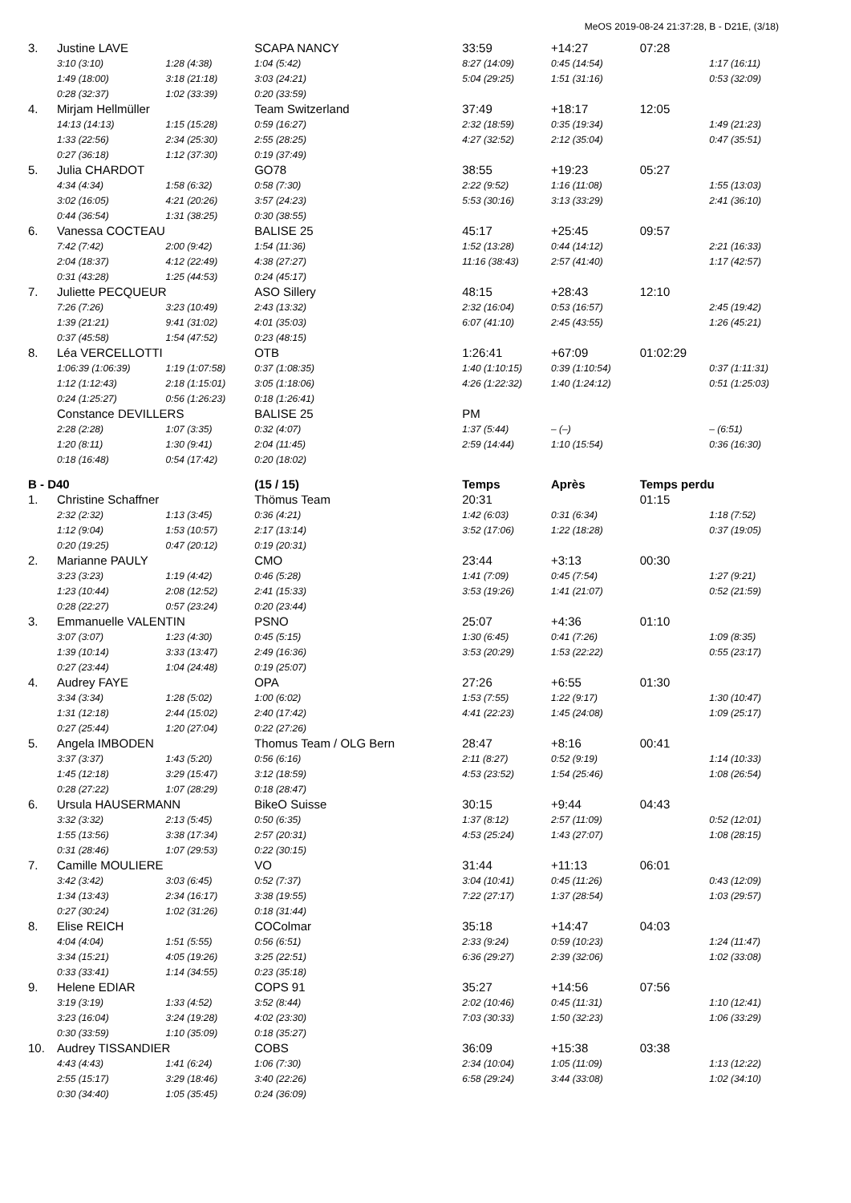MeOS 2019-08-24 21:37:28, B - D21E, (3/18)
| 3. | Justine LAVE | | SCAPA NANCY | 33:59 | +14:27 | 07:28 | |
| | 3:10 (3:10) | 1:28 (4:38) | 1:04 (5:42) | 8:27 (14:09) | 0:45 (14:54) | | 1:17 (16:11) |
| | 1:49 (18:00) | 3:18 (21:18) | 3:03 (24:21) | 5:04 (29:25) | 1:51 (31:16) | | 0:53 (32:09) |
| | 0:28 (32:37) | 1:02 (33:39) | 0:20 (33:59) | | | | |
| 4. | Mirjam Hellmüller | | Team Switzerland | 37:49 | +18:17 | 12:05 | |
| | 14:13 (14:13) | 1:15 (15:28) | 0:59 (16:27) | 2:32 (18:59) | 0:35 (19:34) | | 1:49 (21:23) |
| | 1:33 (22:56) | 2:34 (25:30) | 2:55 (28:25) | 4:27 (32:52) | 2:12 (35:04) | | 0:47 (35:51) |
| | 0:27 (36:18) | 1:12 (37:30) | 0:19 (37:49) | | | | |
| 5. | Julia CHARDOT | | GO78 | 38:55 | +19:23 | 05:27 | |
| | 4:34 (4:34) | 1:58 (6:32) | 0:58 (7:30) | 2:22 (9:52) | 1:16 (11:08) | | 1:55 (13:03) |
| | 3:02 (16:05) | 4:21 (20:26) | 3:57 (24:23) | 5:53 (30:16) | 3:13 (33:29) | | 2:41 (36:10) |
| | 0:44 (36:54) | 1:31 (38:25) | 0:30 (38:55) | | | | |
| 6. | Vanessa COCTEAU | | BALISE 25 | 45:17 | +25:45 | 09:57 | |
| | 7:42 (7:42) | 2:00 (9:42) | 1:54 (11:36) | 1:52 (13:28) | 0:44 (14:12) | | 2:21 (16:33) |
| | 2:04 (18:37) | 4:12 (22:49) | 4:38 (27:27) | 11:16 (38:43) | 2:57 (41:40) | | 1:17 (42:57) |
| | 0:31 (43:28) | 1:25 (44:53) | 0:24 (45:17) | | | | |
| 7. | Juliette PECQUEUR | | ASO Sillery | 48:15 | +28:43 | 12:10 | |
| | 7:26 (7:26) | 3:23 (10:49) | 2:43 (13:32) | 2:32 (16:04) | 0:53 (16:57) | | 2:45 (19:42) |
| | 1:39 (21:21) | 9:41 (31:02) | 4:01 (35:03) | 6:07 (41:10) | 2:45 (43:55) | | 1:26 (45:21) |
| | 0:37 (45:58) | 1:54 (47:52) | 0:23 (48:15) | | | | |
| 8. | Léa VERCELLOTTI | | OTB | 1:26:41 | +67:09 | 01:02:29 | |
| | 1:06:39 (1:06:39) | 1:19 (1:07:58) | 0:37 (1:08:35) | 1:40 (1:10:15) | 0:39 (1:10:54) | | 0:37 (1:11:31) |
| | 1:12 (1:12:43) | 2:18 (1:15:01) | 3:05 (1:18:06) | 4:26 (1:22:32) | 1:40 (1:24:12) | | 0:51 (1:25:03) |
| | 0:24 (1:25:27) | 0:56 (1:26:23) | 0:18 (1:26:41) | | | | |
| | Constance DEVILLERS | | BALISE 25 | PM | | | |
| | 2:28 (2:28) | 1:07 (3:35) | 0:32 (4:07) | 1:37 (5:44) | – (–) | | – (6:51) |
| | 1:20 (8:11) | 1:30 (9:41) | 2:04 (11:45) | 2:59 (14:44) | 1:10 (15:54) | | 0:36 (16:30) |
| | 0:18 (16:48) | 0:54 (17:42) | 0:20 (18:02) | | | | |
| B - D40 | | | (15 / 15) | Temps | Après | Temps perdu | |
| 1. | Christine Schaffner | | Thömus Team | 20:31 | | 01:15 | |
| | 2:32 (2:32) | 1:13 (3:45) | 0:36 (4:21) | 1:42 (6:03) | 0:31 (6:34) | | 1:18 (7:52) |
| | 1:12 (9:04) | 1:53 (10:57) | 2:17 (13:14) | 3:52 (17:06) | 1:22 (18:28) | | 0:37 (19:05) |
| | 0:20 (19:25) | 0:47 (20:12) | 0:19 (20:31) | | | | |
| 2. | Marianne PAULY | | CMO | 23:44 | +3:13 | 00:30 | |
| | 3:23 (3:23) | 1:19 (4:42) | 0:46 (5:28) | 1:41 (7:09) | 0:45 (7:54) | | 1:27 (9:21) |
| | 1:23 (10:44) | 2:08 (12:52) | 2:41 (15:33) | 3:53 (19:26) | 1:41 (21:07) | | 0:52 (21:59) |
| | 0:28 (22:27) | 0:57 (23:24) | 0:20 (23:44) | | | | |
| 3. | Emmanuelle VALENTIN | | PSNO | 25:07 | +4:36 | 01:10 | |
| | 3:07 (3:07) | 1:23 (4:30) | 0:45 (5:15) | 1:30 (6:45) | 0:41 (7:26) | | 1:09 (8:35) |
| | 1:39 (10:14) | 3:33 (13:47) | 2:49 (16:36) | 3:53 (20:29) | 1:53 (22:22) | | 0:55 (23:17) |
| | 0:27 (23:44) | 1:04 (24:48) | 0:19 (25:07) | | | | |
| 4. | Audrey FAYE | | OPA | 27:26 | +6:55 | 01:30 | |
| | 3:34 (3:34) | 1:28 (5:02) | 1:00 (6:02) | 1:53 (7:55) | 1:22 (9:17) | | 1:30 (10:47) |
| | 1:31 (12:18) | 2:44 (15:02) | 2:40 (17:42) | 4:41 (22:23) | 1:45 (24:08) | | 1:09 (25:17) |
| | 0:27 (25:44) | 1:20 (27:04) | 0:22 (27:26) | | | | |
| 5. | Angela IMBODEN | | Thomus Team / OLG Bern | 28:47 | +8:16 | 00:41 | |
| | 3:37 (3:37) | 1:43 (5:20) | 0:56 (6:16) | 2:11 (8:27) | 0:52 (9:19) | | 1:14 (10:33) |
| | 1:45 (12:18) | 3:29 (15:47) | 3:12 (18:59) | 4:53 (23:52) | 1:54 (25:46) | | 1:08 (26:54) |
| | 0:28 (27:22) | 1:07 (28:29) | 0:18 (28:47) | | | | |
| 6. | Ursula HAUSERMANN | | BikeO Suisse | 30:15 | +9:44 | 04:43 | |
| | 3:32 (3:32) | 2:13 (5:45) | 0:50 (6:35) | 1:37 (8:12) | 2:57 (11:09) | | 0:52 (12:01) |
| | 1:55 (13:56) | 3:38 (17:34) | 2:57 (20:31) | 4:53 (25:24) | 1:43 (27:07) | | 1:08 (28:15) |
| | 0:31 (28:46) | 1:07 (29:53) | 0:22 (30:15) | | | | |
| 7. | Camille MOULIERE | | VO | 31:44 | +11:13 | 06:01 | |
| | 3:42 (3:42) | 3:03 (6:45) | 0:52 (7:37) | 3:04 (10:41) | 0:45 (11:26) | | 0:43 (12:09) |
| | 1:34 (13:43) | 2:34 (16:17) | 3:38 (19:55) | 7:22 (27:17) | 1:37 (28:54) | | 1:03 (29:57) |
| | 0:27 (30:24) | 1:02 (31:26) | 0:18 (31:44) | | | | |
| 8. | Elise REICH | | COColmar | 35:18 | +14:47 | 04:03 | |
| | 4:04 (4:04) | 1:51 (5:55) | 0:56 (6:51) | 2:33 (9:24) | 0:59 (10:23) | | 1:24 (11:47) |
| | 3:34 (15:21) | 4:05 (19:26) | 3:25 (22:51) | 6:36 (29:27) | 2:39 (32:06) | | 1:02 (33:08) |
| | 0:33 (33:41) | 1:14 (34:55) | 0:23 (35:18) | | | | |
| 9. | Helene EDIAR | | COPS 91 | 35:27 | +14:56 | 07:56 | |
| | 3:19 (3:19) | 1:33 (4:52) | 3:52 (8:44) | 2:02 (10:46) | 0:45 (11:31) | | 1:10 (12:41) |
| | 3:23 (16:04) | 3:24 (19:28) | 4:02 (23:30) | 7:03 (30:33) | 1:50 (32:23) | | 1:06 (33:29) |
| | 0:30 (33:59) | 1:10 (35:09) | 0:18 (35:27) | | | | |
| 10. | Audrey TISSANDIER | | COBS | 36:09 | +15:38 | 03:38 | |
| | 4:43 (4:43) | 1:41 (6:24) | 1:06 (7:30) | 2:34 (10:04) | 1:05 (11:09) | | 1:13 (12:22) |
| | 2:55 (15:17) | 3:29 (18:46) | 3:40 (22:26) | 6:58 (29:24) | 3:44 (33:08) | | 1:02 (34:10) |
| | 0:30 (34:40) | 1:05 (35:45) | 0:24 (36:09) | | | | |